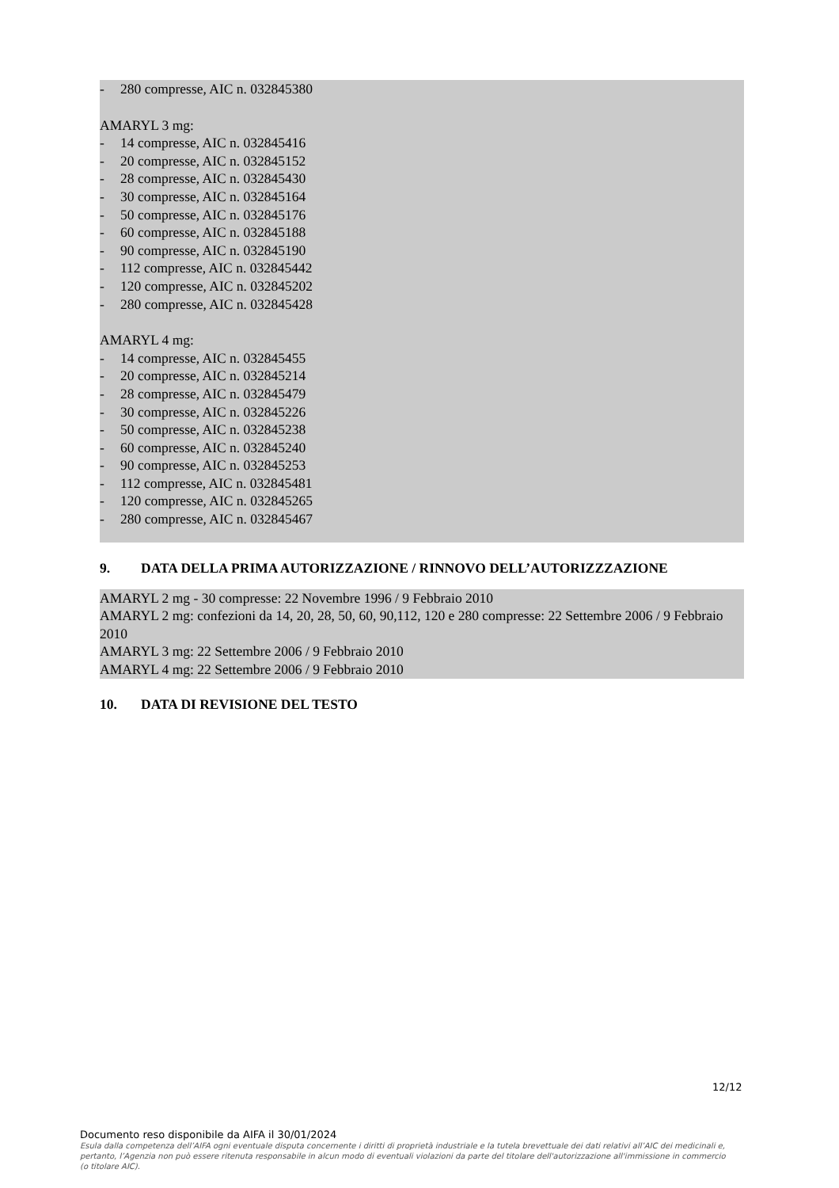- 280 compresse, AIC n. 032845380
AMARYL 3 mg:
- 14 compresse, AIC n. 032845416
- 20 compresse, AIC n. 032845152
- 28 compresse, AIC n. 032845430
- 30 compresse, AIC n. 032845164
- 50 compresse, AIC n. 032845176
- 60 compresse, AIC n. 032845188
- 90 compresse, AIC n. 032845190
- 112 compresse, AIC n. 032845442
- 120 compresse, AIC n. 032845202
- 280 compresse, AIC n. 032845428
AMARYL 4 mg:
- 14 compresse, AIC n. 032845455
- 20 compresse, AIC n. 032845214
- 28 compresse, AIC n. 032845479
- 30 compresse, AIC n. 032845226
- 50 compresse, AIC n. 032845238
- 60 compresse, AIC n. 032845240
- 90 compresse, AIC n. 032845253
- 112 compresse, AIC n. 032845481
- 120 compresse, AIC n. 032845265
- 280 compresse, AIC n. 032845467
9. DATA DELLA PRIMA AUTORIZZAZIONE / RINNOVO DELL’AUTORIZZZAZIONE
AMARYL 2 mg - 30 compresse: 22 Novembre 1996 / 9 Febbraio 2010
AMARYL 2 mg: confezioni da 14, 20, 28, 50, 60, 90,112, 120 e 280 compresse: 22 Settembre 2006 / 9 Febbraio 2010
AMARYL 3 mg: 22 Settembre 2006 / 9 Febbraio 2010
AMARYL 4 mg: 22 Settembre 2006 / 9 Febbraio 2010
10. DATA DI REVISIONE DEL TESTO
12/12
Documento reso disponibile da AIFA il 30/01/2024
Esula dalla competenza dell’AIFA ogni eventuale disputa concernente i diritti di proprietà industriale e la tutela brevettuale dei dati relativi all’AIC dei medicinali e, pertanto, l’Agenzia non può essere ritenuta responsabile in alcun modo di eventuali violazioni da parte del titolare dell'autorizzazione all'immissione in commercio (o titolare AIC).